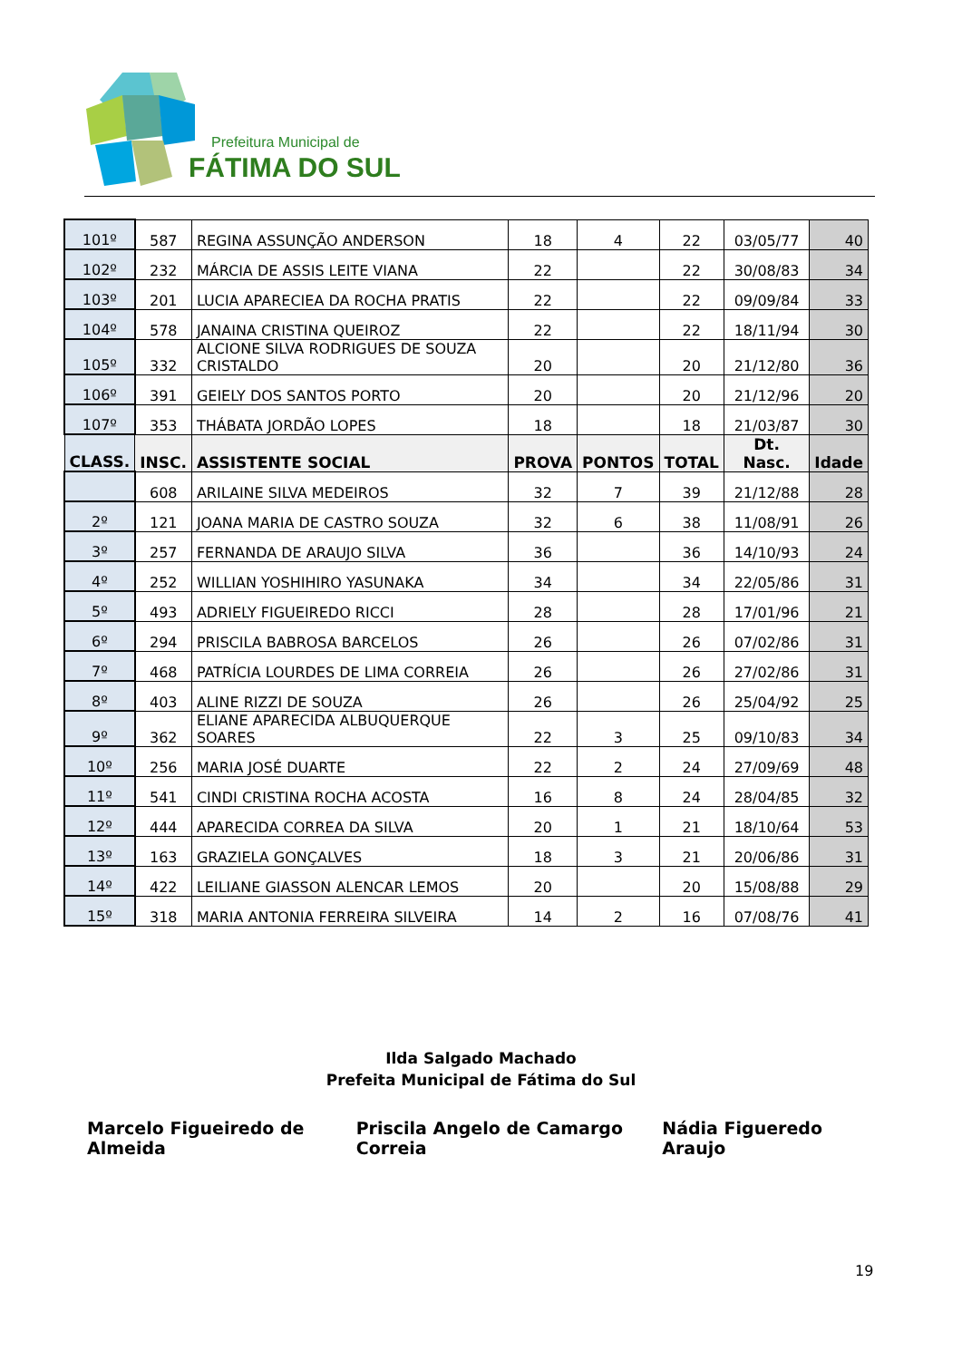Prefeitura Municipal de
FÁTIMA DO SUL
| 101º | 587 | REGINA ASSUNÇÃO ANDERSON | 18 | 4 | 22 | 03/05/77 | 40 |
| 102º | 232 | MÁRCIA DE ASSIS LEITE VIANA | 22 | | 22 | 30/08/83 | 34 |
| 103º | 201 | LUCIA APARECIEA DA ROCHA PRATIS | 22 | | 22 | 09/09/84 | 33 |
| 104º | 578 | JANAINA CRISTINA QUEIROZ | 22 | | 22 | 18/11/94 | 30 |
| 105º | 332 | ALCIONE SILVA RODRIGUES DE SOUZA CRISTALDO | 20 | | 20 | 21/12/80 | 36 |
| 106º | 391 | GEIELY DOS SANTOS PORTO | 20 | | 20 | 21/12/96 | 20 |
| 107º | 353 | THÁBATA JORDÃO LOPES | 18 | | 18 | 21/03/87 | 30 |
| CLASS. | INSC. | ASSISTENTE SOCIAL | PROVA | PONTOS | TOTAL | Dt. Nasc. | Idade |
| | 608 | ARILAINE SILVA MEDEIROS | 32 | 7 | 39 | 21/12/88 | 28 |
| 2º | 121 | JOANA MARIA DE CASTRO SOUZA | 32 | 6 | 38 | 11/08/91 | 26 |
| 3º | 257 | FERNANDA DE ARAUJO SILVA | 36 | | 36 | 14/10/93 | 24 |
| 4º | 252 | WILLIAN YOSHIHIRO YASUNAKA | 34 | | 34 | 22/05/86 | 31 |
| 5º | 493 | ADRIELY FIGUEIREDO RICCI | 28 | | 28 | 17/01/96 | 21 |
| 6º | 294 | PRISCILA BABROSA BARCELOS | 26 | | 26 | 07/02/86 | 31 |
| 7º | 468 | PATRÍCIA LOURDES DE LIMA CORREIA | 26 | | 26 | 27/02/86 | 31 |
| 8º | 403 | ALINE RIZZI DE SOUZA | 26 | | 26 | 25/04/92 | 25 |
| 9º | 362 | ELIANE APARECIDA ALBUQUERQUE SOARES | 22 | 3 | 25 | 09/10/83 | 34 |
| 10º | 256 | MARIA JOSÉ DUARTE | 22 | 2 | 24 | 27/09/69 | 48 |
| 11º | 541 | CINDI CRISTINA ROCHA ACOSTA | 16 | 8 | 24 | 28/04/85 | 32 |
| 12º | 444 | APARECIDA CORREA DA SILVA | 20 | 1 | 21 | 18/10/64 | 53 |
| 13º | 163 | GRAZIELA GONÇALVES | 18 | 3 | 21 | 20/06/86 | 31 |
| 14º | 422 | LEILIANE GIASSON ALENCAR LEMOS | 20 | | 20 | 15/08/88 | 29 |
| 15º | 318 | MARIA ANTONIA FERREIRA SILVEIRA | 14 | 2 | 16 | 07/08/76 | 41 |
Ilda Salgado Machado
Prefeita Municipal de Fátima do Sul
Marcelo Figueiredo de Almeida Priscila Angelo de Camargo Correia Nádia Figueredo Araujo
19